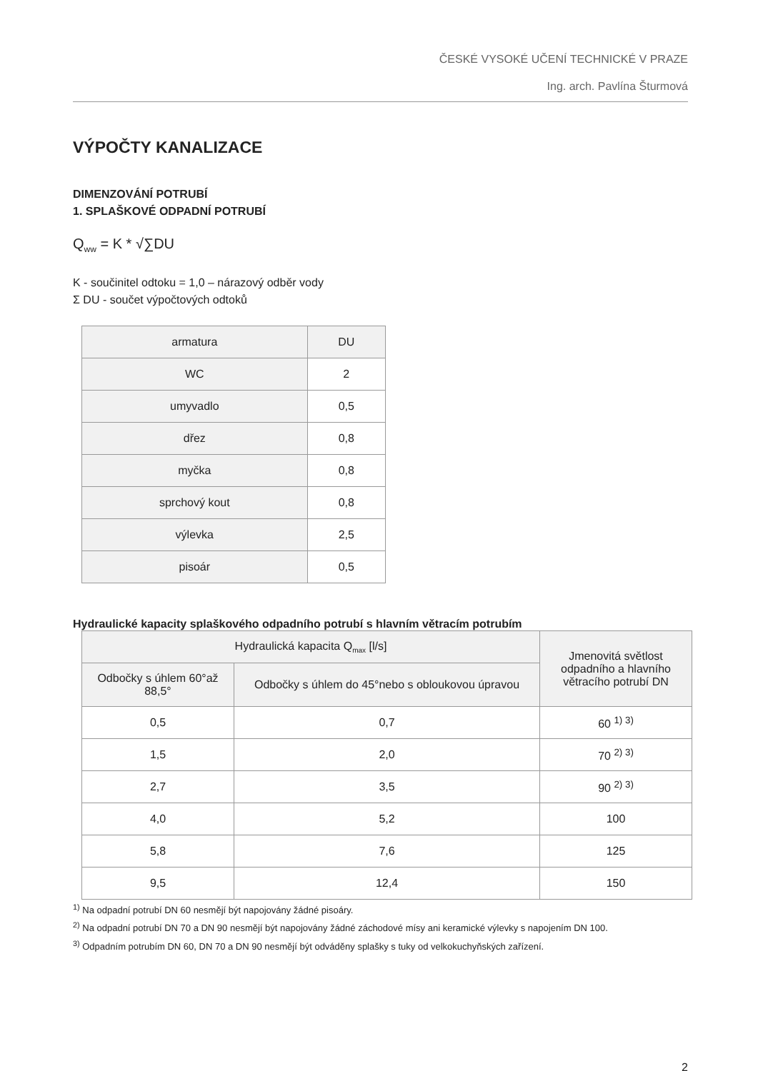ČESKÉ VYSOKÉ UČENÍ TECHNICKÉ V PRAZE
Ing. arch. Pavlína Šturmová
VÝPOČTY KANALIZACE
DIMENZOVÁNÍ POTRUBÍ
1. SPLAŠKOVÉ ODPADNÍ POTRUBÍ
Q<sub>ww</sub> = K * √∑DU
K - součinitel odtoku = 1,0 – nárazový odběr vody
Σ DU - součet výpočtových odtoků
| armatura | DU |
| --- | --- |
| WC | 2 |
| umyvadlo | 0,5 |
| dřez | 0,8 |
| myčka | 0,8 |
| sprchový kout | 0,8 |
| výlevka | 2,5 |
| pisoár | 0,5 |
Hydraulické kapacity splaškového odpadního potrubí s hlavním větracím potrubím
| Hydraulická kapacita Q<sub>max</sub> [l/s] | | Jmenovitá světlost odpadního a hlavního větracího potrubí DN |
| --- | --- | --- |
| Odbočky s úhlem 60°až 88,5° | Odbočky s úhlem do 45°nebo s obloukovou úpravou | |
| 0,5 | 0,7 | 60 <sup>1) 3)</sup> |
| 1,5 | 2,0 | 70 <sup>2) 3)</sup> |
| 2,7 | 3,5 | 90 <sup>2) 3)</sup> |
| 4,0 | 5,2 | 100 |
| 5,8 | 7,6 | 125 |
| 9,5 | 12,4 | 150 |
<sup>1)</sup> Na odpadní potrubí DN 60 nesmějí být napojovány žádné pisoáry.
<sup>2)</sup> Na odpadní potrubí DN 70 a DN 90 nesmějí být napojovány žádné záchodové mísy ani keramické výlevky s napojením DN 100.
<sup>3)</sup> Odpadním potrubím DN 60, DN 70 a DN 90 nesmějí být odváděny splašky s tuky od velkokuchyňských zařízení.
2